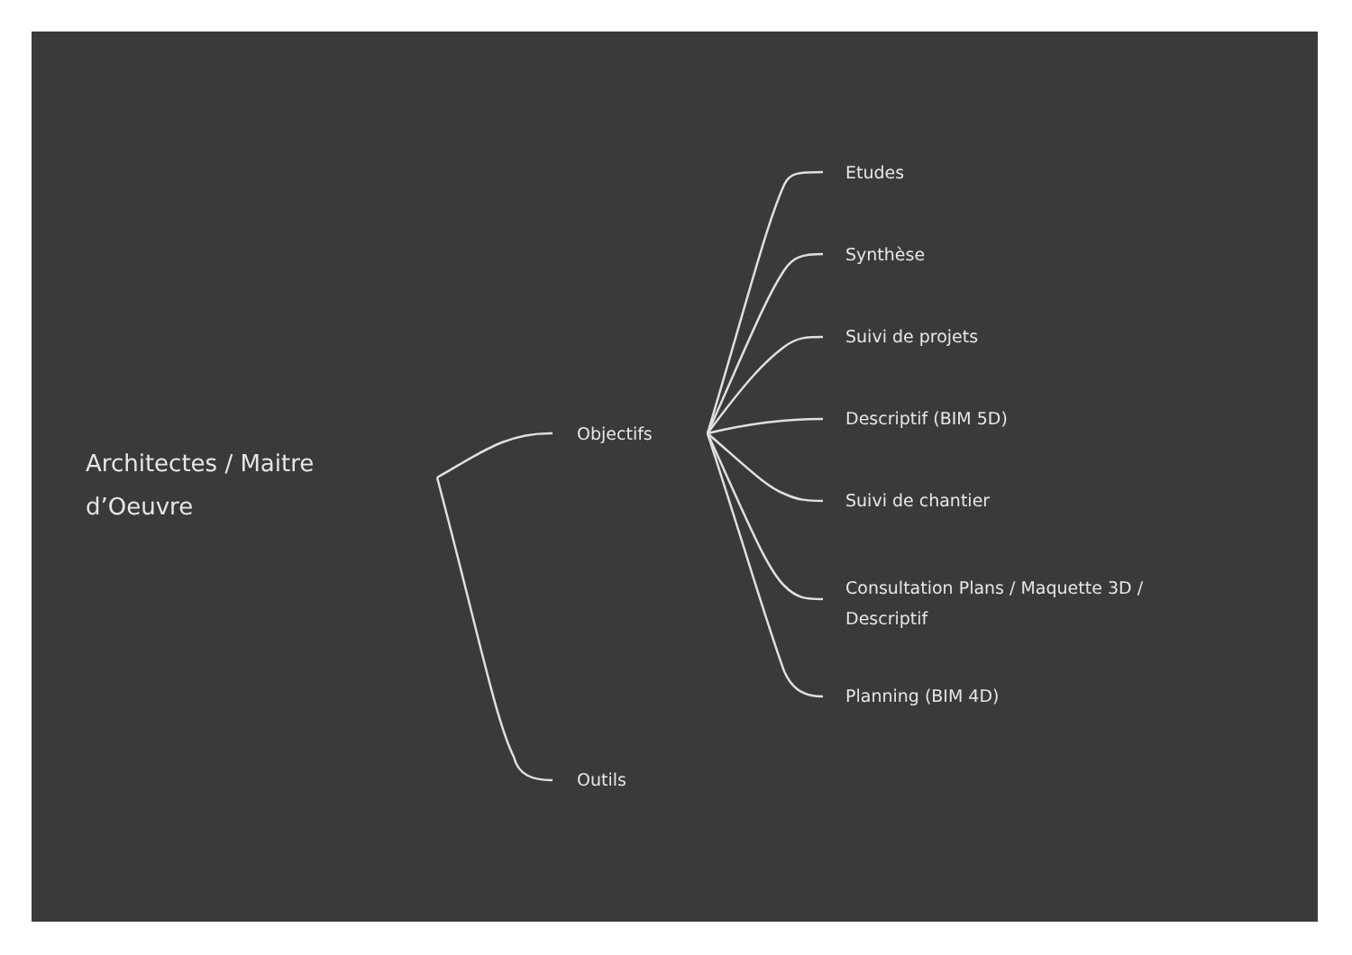Architectes / Maitre
d’Oeuvre
Objectifs
Outils
Etudes
Synthèse
Suivi de projets
Descriptif (BIM 5D)
Suivi de chantier
Consultation Plans / Maquette 3D /
Descriptif
Planning (BIM 4D)